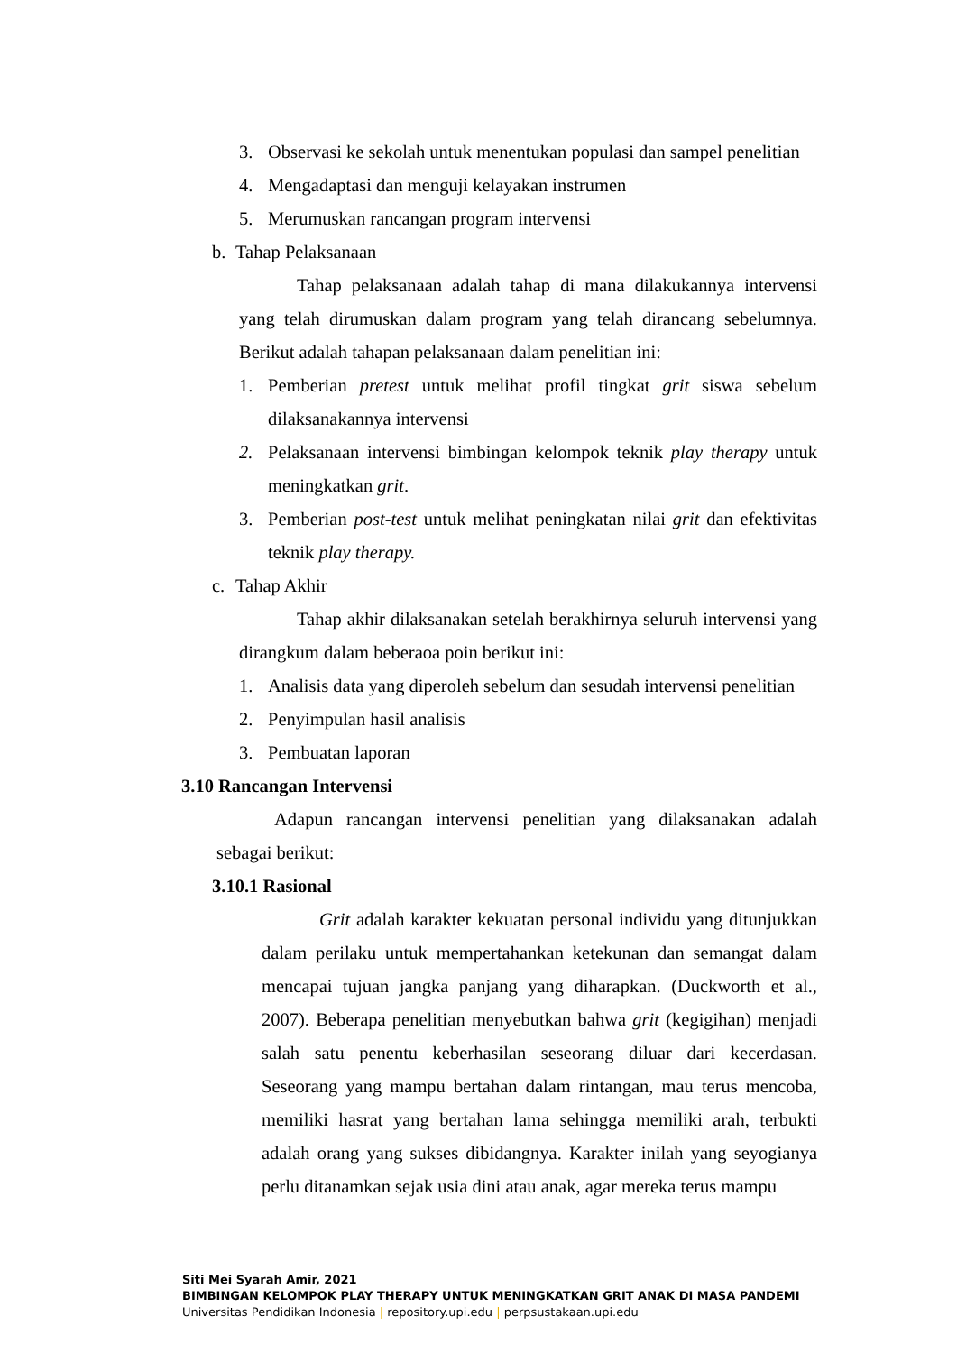3. Observasi ke sekolah untuk menentukan populasi dan sampel penelitian
4. Mengadaptasi dan menguji kelayakan instrumen
5. Merumuskan rancangan program intervensi
b. Tahap Pelaksanaan
Tahap pelaksanaan adalah tahap di mana dilakukannya intervensi yang telah dirumuskan dalam program yang telah dirancang sebelumnya. Berikut adalah tahapan pelaksanaan dalam penelitian ini:
1. Pemberian pretest untuk melihat profil tingkat grit siswa sebelum dilaksanakannya intervensi
2. Pelaksanaan intervensi bimbingan kelompok teknik play therapy untuk meningkatkan grit.
3. Pemberian post-test untuk melihat peningkatan nilai grit dan efektivitas teknik play therapy.
c. Tahap Akhir
Tahap akhir dilaksanakan setelah berakhirnya seluruh intervensi yang dirangkum dalam beberaoa poin berikut ini:
1. Analisis data yang diperoleh sebelum dan sesudah intervensi penelitian
2. Penyimpulan hasil analisis
3. Pembuatan laporan
3.10 Rancangan Intervensi
Adapun rancangan intervensi penelitian yang dilaksanakan adalah sebagai berikut:
3.10.1 Rasional
Grit adalah karakter kekuatan personal individu yang ditunjukkan dalam perilaku untuk mempertahankan ketekunan dan semangat dalam mencapai tujuan jangka panjang yang diharapkan. (Duckworth et al., 2007). Beberapa penelitian menyebutkan bahwa grit (kegigihan) menjadi salah satu penentu keberhasilan seseorang diluar dari kecerdasan. Seseorang yang mampu bertahan dalam rintangan, mau terus mencoba, memiliki hasrat yang bertahan lama sehingga memiliki arah, terbukti adalah orang yang sukses dibidangnya. Karakter inilah yang seyogianya perlu ditanamkan sejak usia dini atau anak, agar mereka terus mampu
Siti Mei Syarah Amir, 2021
BIMBINGAN KELOMPOK PLAY THERAPY UNTUK MENINGKATKAN GRIT ANAK DI MASA PANDEMI
Universitas Pendidikan Indonesia | repository.upi.edu | perpsustakaan.upi.edu